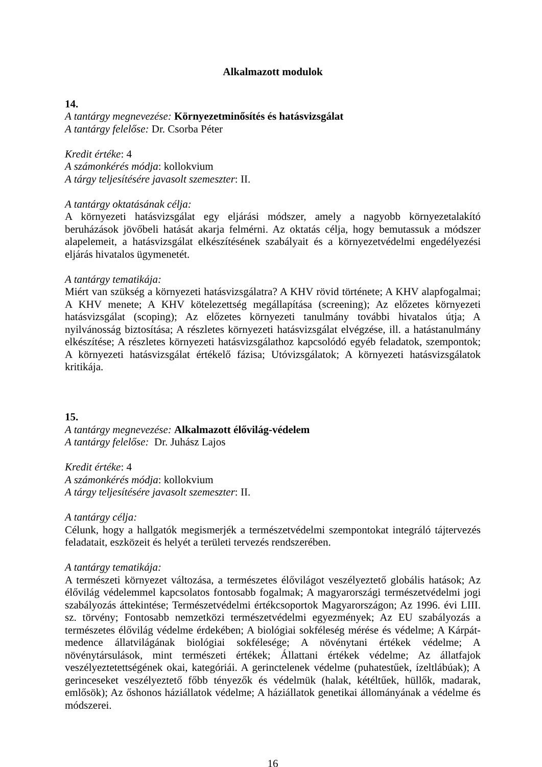Alkalmazott modulok
14.
A tantárgy megnevezése: Környezetminősítés és hatásvizsgálat
A tantárgy felelőse: Dr. Csorba Péter
Kredit értéke: 4
A számonkérés módja: kollokvium
A tárgy teljesítésére javasolt szemeszter: II.
A tantárgy oktatásának célja:
A környezeti hatásvizsgálat egy eljárási módszer, amely a nagyobb környezetalakító beruházások jövőbeli hatását akarja felmérni. Az oktatás célja, hogy bemutassuk a módszer alapelemeit, a hatásvizsgálat elkészítésének szabályait és a környezetvédelmi engedélyezési eljárás hivatalos ügymenetét.
A tantárgy tematikája:
Miért van szükség a környezeti hatásvizsgálatra? A KHV rövid története; A KHV alapfogalmai; A KHV menete; A KHV kötelezettség megállapítása (screening); Az előzetes környezeti hatásvizsgálat (scoping); Az előzetes környezeti tanulmány további hivatalos útja; A nyilvánosság biztosítása; A részletes környezeti hatásvizsgálat elvégzése, ill. a hatástanulmány elkészítése; A részletes környezeti hatásvizsgálathoz kapcsolódó egyéb feladatok, szempontok; A környezeti hatásvizsgálat értékelő fázisa; Utóvizsgálatok; A környezeti hatásvizsgálatok kritikája.
15.
A tantárgy megnevezése: Alkalmazott élővilág-védelem
A tantárgy felelőse: Dr. Juhász Lajos
Kredit értéke: 4
A számonkérés módja: kollokvium
A tárgy teljesítésére javasolt szemeszter: II.
A tantárgy célja:
Célunk, hogy a hallgatók megismerjék a természetvédelmi szempontokat integráló tájtervezés feladatait, eszközeit és helyét a területi tervezés rendszerében.
A tantárgy tematikája:
A természeti környezet változása, a természetes élővilágot veszélyeztető globális hatások; Az élővilág védelemmel kapcsolatos fontosabb fogalmak; A magyarországi természetvédelmi jogi szabályozás áttekintése; Természetvédelmi értékcsoportok Magyarországon; Az 1996. évi LIII. sz. törvény; Fontosabb nemzetközi természetvédelmi egyezmények; Az EU szabályozás a természetes élővilág védelme érdekében; A biológiai sokféleség mérése és védelme; A Kárpát-medence állatvilágának biológiai sokfélesége; A növénytani értékek védelme; A növénytársulások, mint természeti értékek; Állattani értékek védelme; Az állatfajok veszélyeztetettségének okai, kategóriái. A gerinctelenek védelme (puhatestűek, ízeltlábúak); A gerinceseket veszélyeztető főbb tényezők és védelmük (halak, kétéltűek, hüllők, madarak, emlősök); Az őshonos háziállatok védelme; A háziállatok genetikai állományának a védelme és módszerei.
16